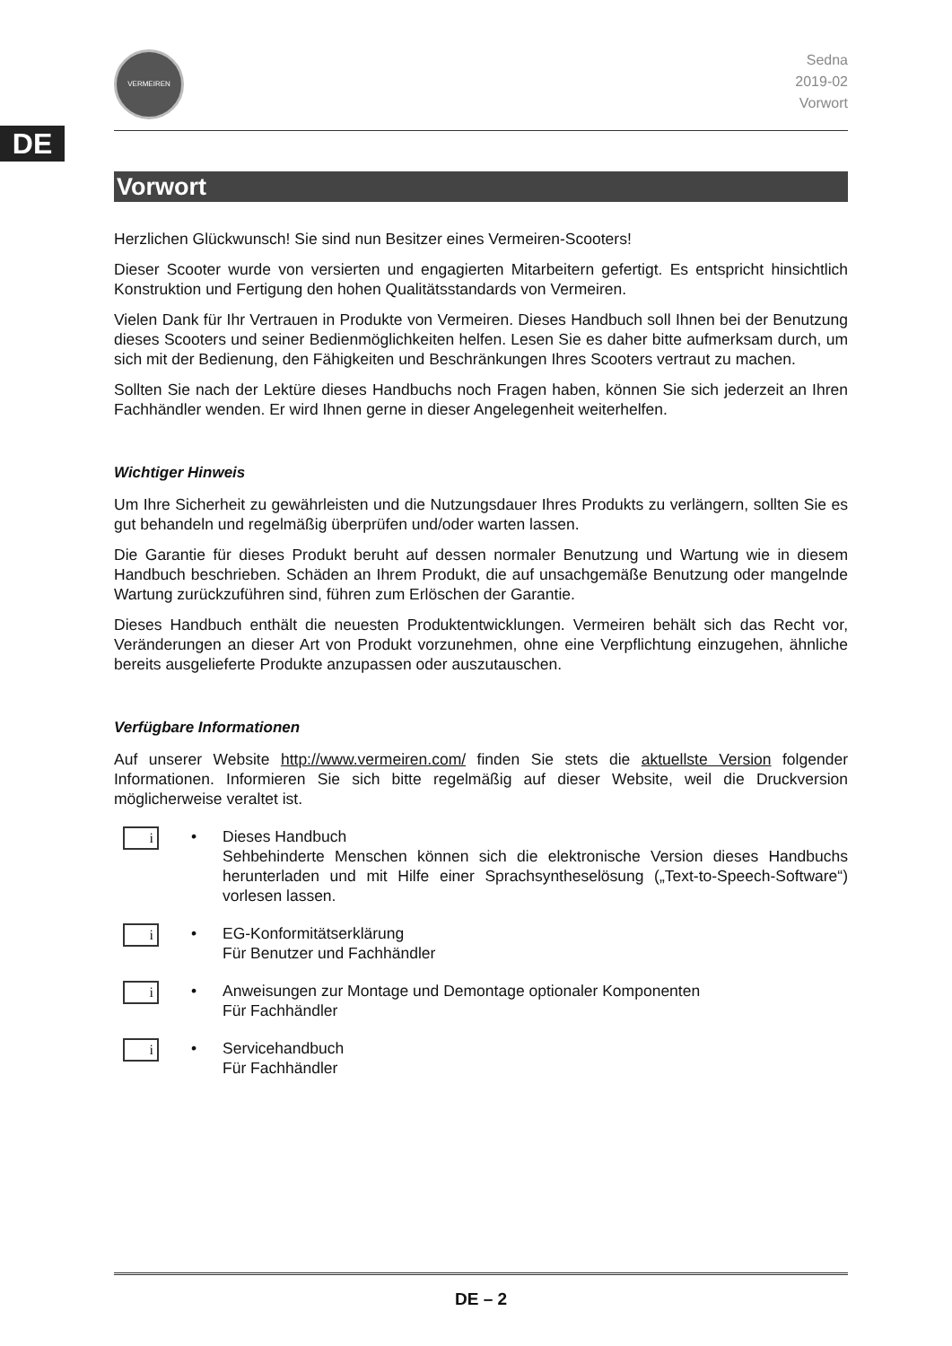DE
VERMEIREN
Sedna
2019-02
Vorwort
Vorwort
Herzlichen Glückwunsch! Sie sind nun Besitzer eines Vermeiren-Scooters!
Dieser Scooter wurde von versierten und engagierten Mitarbeitern gefertigt. Es entspricht hinsichtlich Konstruktion und Fertigung den hohen Qualitätsstandards von Vermeiren.
Vielen Dank für Ihr Vertrauen in Produkte von Vermeiren. Dieses Handbuch soll Ihnen bei der Benutzung dieses Scooters und seiner Bedienmöglichkeiten helfen. Lesen Sie es daher bitte aufmerksam durch, um sich mit der Bedienung, den Fähigkeiten und Beschränkungen Ihres Scooters vertraut zu machen.
Sollten Sie nach der Lektüre dieses Handbuchs noch Fragen haben, können Sie sich jederzeit an Ihren Fachhändler wenden. Er wird Ihnen gerne in dieser Angelegenheit weiterhelfen.
Wichtiger Hinweis
Um Ihre Sicherheit zu gewährleisten und die Nutzungsdauer Ihres Produkts zu verlängern, sollten Sie es gut behandeln und regelmäßig überprüfen und/oder warten lassen.
Die Garantie für dieses Produkt beruht auf dessen normaler Benutzung und Wartung wie in diesem Handbuch beschrieben. Schäden an Ihrem Produkt, die auf unsachgemäße Benutzung oder mangelnde Wartung zurückzuführen sind, führen zum Erlöschen der Garantie.
Dieses Handbuch enthält die neuesten Produktentwicklungen. Vermeiren behält sich das Recht vor, Veränderungen an dieser Art von Produkt vorzunehmen, ohne eine Verpflichtung einzugehen, ähnliche bereits ausgelieferte Produkte anzupassen oder auszutauschen.
Verfügbare Informationen
Auf unserer Website http://www.vermeiren.com/ finden Sie stets die aktuellste Version folgender Informationen. Informieren Sie sich bitte regelmäßig auf dieser Website, weil die Druckversion möglicherweise veraltet ist.
i
• Dieses Handbuch
Sehbehinderte Menschen können sich die elektronische Version dieses Handbuchs herunterladen und mit Hilfe einer Sprachsyntheselösung („Text-to-Speech-Software“) vorlesen lassen.
i
• EG-Konformitätserklärung
Für Benutzer und Fachhändler
i
• Anweisungen zur Montage und Demontage optionaler Komponenten
Für Fachhändler
i
• Servicehandbuch
Für Fachhändler
DE – 2